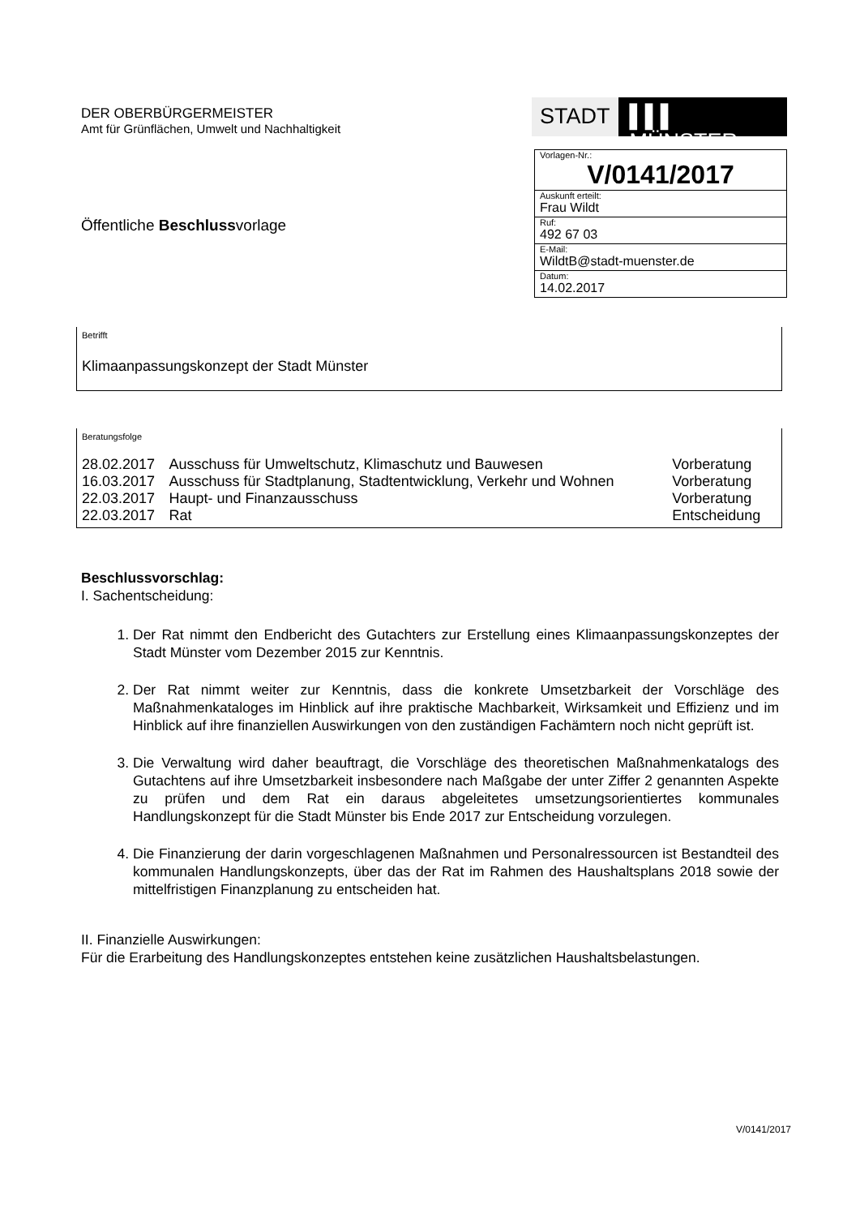DER OBERBÜRGERMEISTER
Amt für Grünflächen, Umwelt und Nachhaltigkeit
Öffentliche Beschlussvorlage
STADT ▌▌▌ MÜNSTER
Vorlagen-Nr.:
V/0141/2017
Auskunft erteilt:
Frau Wildt
Ruf:
492 67 03
E-Mail:
WildtB@stadt-muenster.de
Datum:
14.02.2017
Betrifft
Klimaanpassungskonzept der Stadt Münster
Beratungsfolge
| 28.02.2017 | Ausschuss für Umweltschutz, Klimaschutz und Bauwesen | Vorberatung |
| 16.03.2017 | Ausschuss für Stadtplanung, Stadtentwicklung, Verkehr und Wohnen | Vorberatung |
| 22.03.2017 | Haupt- und Finanzausschuss | Vorberatung |
| 22.03.2017 | Rat | Entscheidung |
Beschlussvorschlag:
I. Sachentscheidung:
1. Der Rat nimmt den Endbericht des Gutachters zur Erstellung eines Klimaanpassungskonzeptes der Stadt Münster vom Dezember 2015 zur Kenntnis.
2. Der Rat nimmt weiter zur Kenntnis, dass die konkrete Umsetzbarkeit der Vorschläge des Maßnahmenkataloges im Hinblick auf ihre praktische Machbarkeit, Wirksamkeit und Effizienz und im Hinblick auf ihre finanziellen Auswirkungen von den zuständigen Fachämtern noch nicht geprüft ist.
3. Die Verwaltung wird daher beauftragt, die Vorschläge des theoretischen Maßnahmenkatalogs des Gutachtens auf ihre Umsetzbarkeit insbesondere nach Maßgabe der unter Ziffer 2 genannten Aspekte zu prüfen und dem Rat ein daraus abgeleitetes umsetzungsorientiertes kommunales Handlungskonzept für die Stadt Münster bis Ende 2017 zur Entscheidung vorzulegen.
4. Die Finanzierung der darin vorgeschlagenen Maßnahmen und Personalressourcen ist Bestandteil des kommunalen Handlungskonzepts, über das der Rat im Rahmen des Haushaltsplans 2018 sowie der mittelfristigen Finanzplanung zu entscheiden hat.
II. Finanzielle Auswirkungen:
Für die Erarbeitung des Handlungskonzeptes entstehen keine zusätzlichen Haushaltsbelastungen.
V/0141/2017